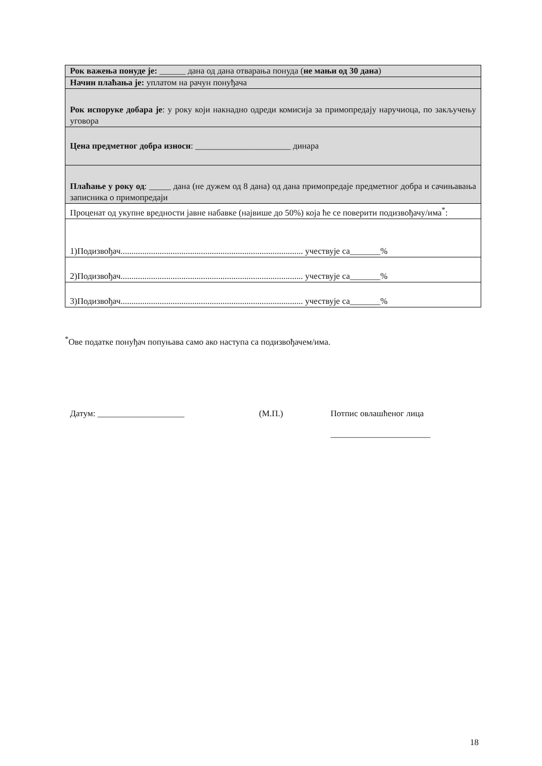| Рок важења понуде је: ______ дана од дана отварања понуда ( не мањи од 30 дана ) |
| Начин плаћања је: уплатом на рачун понуђача |
| Рок испоруке добара је : у року који накнадно одреди комисија за примопредају наручиоца, по закључењу уговора |
| Цена предметног добра износи : ______________________ динара |
| Плаћање у року од : _____ дана (не дужем од 8 дана) од дана примопредаје предметног добра и сачињавања записника о примопредаји |
| Проценат од укупне вредности јавне набавке (највише до 50%) која ће се поверити подизвођачу/има<sup>*</sup>: |
| 1)Подизвођач.................................................................................... учествује са_______% |
| 2)Подизвођач.................................................................................... учествује са_______% |
| 3)Подизвођач.................................................................................... учествује са_______% |
<sup>*</sup> Ове податке понуђач попуњава само ако наступа са подизвођачем/има.
Датум: ____________________ (М.П.) Потпис овлашћеног лица
_______________________
18